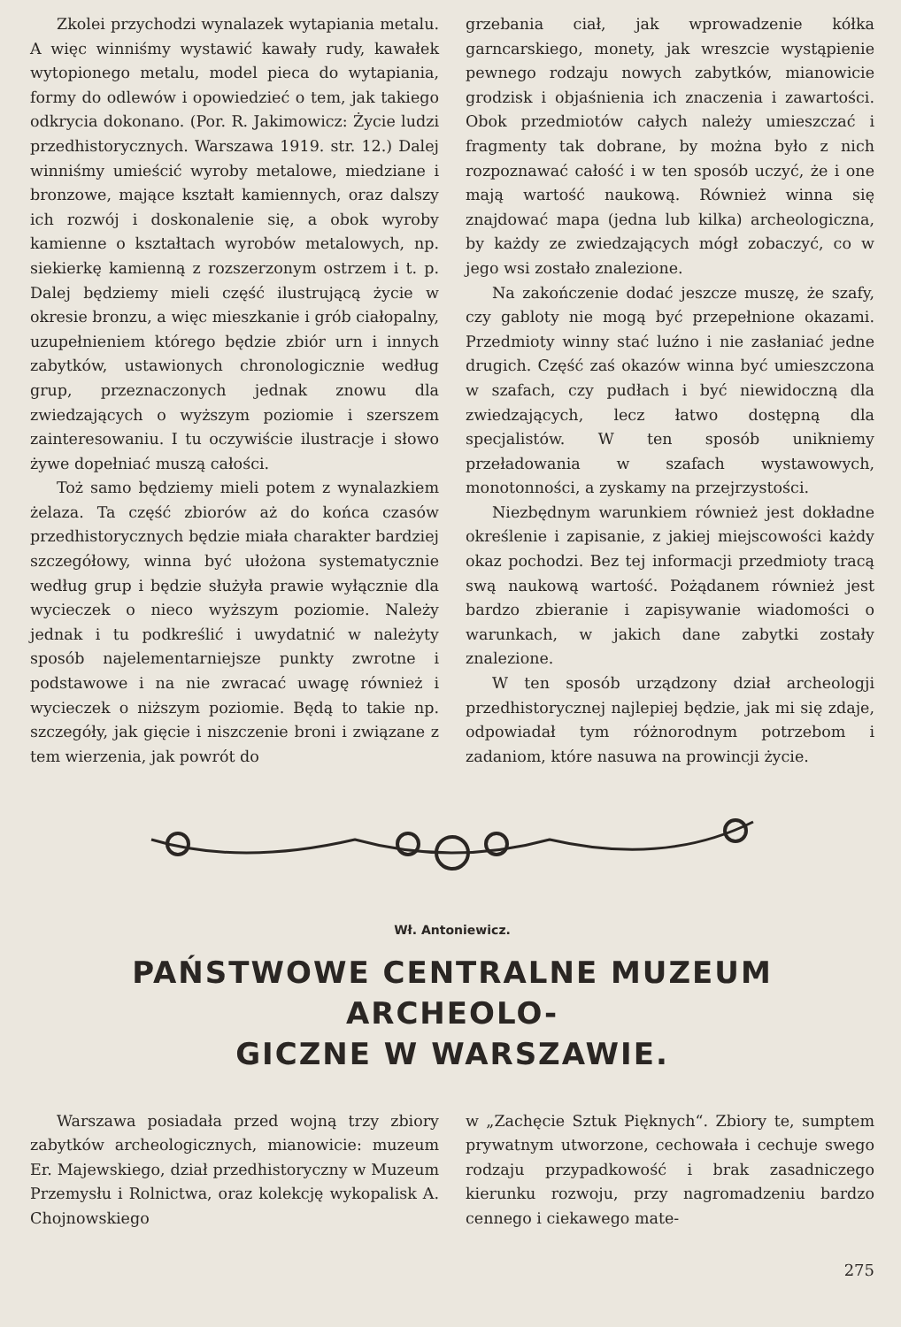Zkolei przychodzi wynalazek wytapiania metalu. A więc winniśmy wystawić kawały rudy, kawałek wytopionego metalu, model pieca do wytapiania, formy do odlewów i opowiedzieć o tem, jak takiego odkrycia dokonano. (Por. R. Jakimowicz: Życie ludzi przedhistorycznych. Warszawa 1919. str. 12.) Dalej winniśmy umieścić wyroby metalowe, miedziane i bronzowe, mające kształt kamiennych, oraz dalszy ich rozwój i doskonalenie się, a obok wyroby kamienne o kształtach wyrobów metalowych, np. siekierkę kamienną z rozszerzonym ostrzem i t. p. Dalej będziemy mieli część ilustrującą życie w okresie bronzu, a więc mieszkanie i grób ciałopalny, uzupełnieniem którego będzie zbiór urn i innych zabytków, ustawionych chronologicznie według grup, przeznaczonych jednak znowu dla zwiedzających o wyższym poziomie i szerszem zainteresowaniu. I tu oczywiście ilustracje i słowo żywe dopełniać muszą całości.
Toż samo będziemy mieli potem z wynalazkiem żelaza. Ta część zbiorów aż do końca czasów przedhistorycznych będzie miała charakter bardziej szczegółowy, winna być ułożona systematycznie według grup i będzie służyła prawie wyłącznie dla wycieczek o nieco wyższym poziomie. Należy jednak i tu podkreślić i uwydatnić w należyty sposób najelementarniejsze punkty zwrotne i podstawowe i na nie zwracać uwagę również i wycieczek o niższym poziomie. Będą to takie np. szczegóły, jak gięcie i niszczenie broni i związane z tem wierzenia, jak powrót do
grzebania ciał, jak wprowadzenie kółka garncarskiego, monety, jak wreszcie wystąpienie pewnego rodzaju nowych zabytków, mianowicie grodzisk i objaśnienia ich znaczenia i zawartości. Obok przedmiotów całych należy umieszczać i fragmenty tak dobrane, by można było z nich rozpoznawać całość i w ten sposób uczyć, że i one mają wartość naukową. Również winna się znajdować mapa (jedna lub kilka) archeologiczna, by każdy ze zwiedzających mógł zobaczyć, co w jego wsi zostało znalezione.
Na zakończenie dodać jeszcze muszę, że szafy, czy gabloty nie mogą być przepełnione okazami. Przedmioty winny stać luźno i nie zasłaniać jedne drugich. Część zaś okazów winna być umieszczona w szafach, czy pudłach i być niewidoczną dla zwiedzających, lecz łatwo dostępną dla specjalistów. W ten sposób unikniemy przeładowania w szafach wystawowych, monotonności, a zyskamy na przejrzystości.
Niezbędnym warunkiem również jest dokładne określenie i zapisanie, z jakiej miejscowości każdy okaz pochodzi. Bez tej informacji przedmioty tracą swą naukową wartość. Pożądanem również jest bardzo zbieranie i zapisywanie wiadomości o warunkach, w jakich dane zabytki zostały znalezione.
W ten sposób urządzony dział archeologji przedhistorycznej najlepiej będzie, jak mi się zdaje, odpowiadał tym różnorodnym potrzebom i zadaniom, które nasuwa na prowincji życie.
Wł. Antoniewicz.
PAŃSTWOWE CENTRALNE MUZEUM ARCHEOLO-
GICZNE W WARSZAWIE.
Warszawa posiadała przed wojną trzy zbiory zabytków archeologicznych, mianowicie: muzeum Er. Majewskiego, dział przedhistoryczny w Muzeum Przemysłu i Rolnictwa, oraz kolekcję wykopalisk A. Chojnowskiego
w „Zachęcie Sztuk Pięknych“. Zbiory te, sumptem prywatnym utworzone, cechowała i cechuje swego rodzaju przypadkowość i brak zasadniczego kierunku rozwoju, przy nagromadzeniu bardzo cennego i ciekawego mate-
275